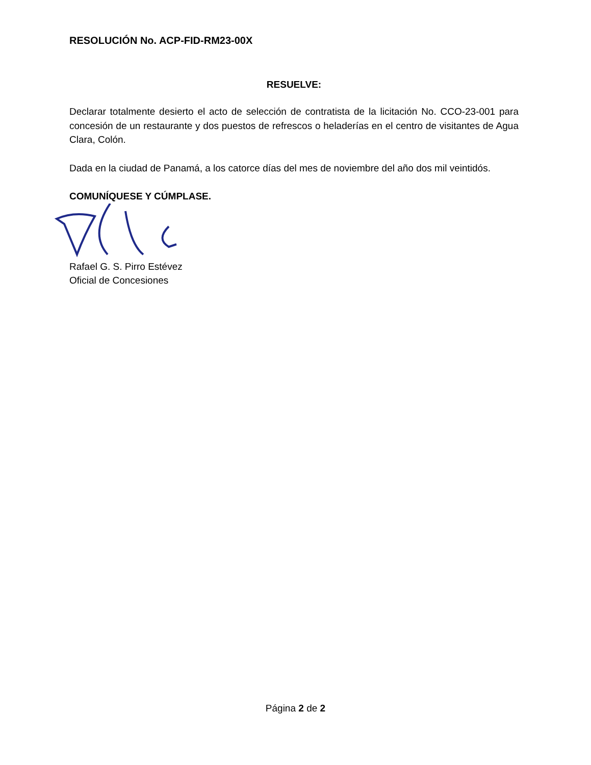RESOLUCIÓN No. ACP-FID-RM23-00X
RESUELVE:
Declarar totalmente desierto el acto de selección de contratista de la licitación No. CCO-23-001 para concesión de un restaurante y dos puestos de refrescos o heladerías en el centro de visitantes de Agua Clara, Colón.
Dada en la ciudad de Panamá, a los catorce días del mes de noviembre del año dos mil veintidós.
COMUNÍQUESE Y CÚMPLASE.
Rafael G. S. Pirro Estévez
Oficial de Concesiones
Página 2 de 2